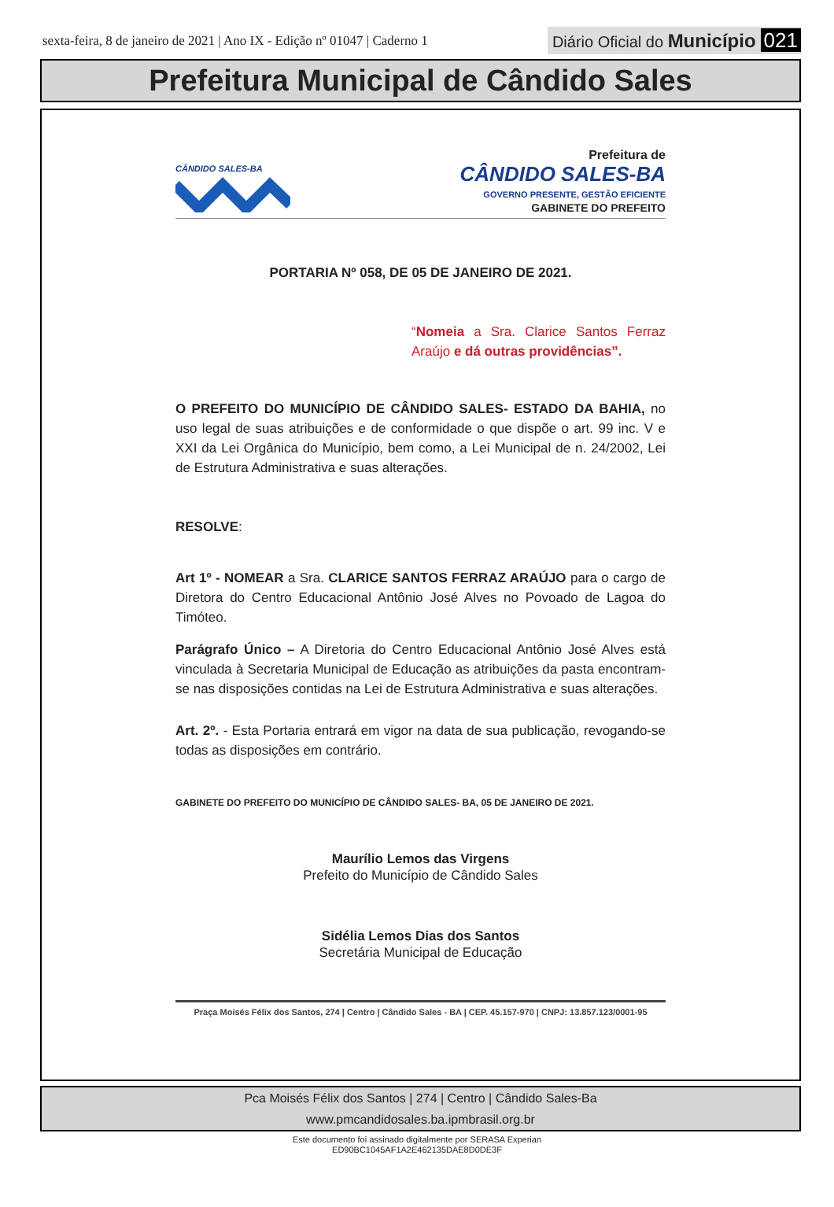sexta-feira, 8 de janeiro de 2021 | Ano IX - Edição nº 01047 | Caderno 1
Diário Oficial do Município 021
Prefeitura Municipal de Cândido Sales
CÂNDIDO SALES-BA
Prefeitura de
CÂNDIDO SALES-BA
GOVERNO PRESENTE, GESTÃO EFICIENTE
GABINETE DO PREFEITO
PORTARIA Nº 058, DE 05 DE JANEIRO DE 2021.
“Nomeia a Sra. Clarice Santos Ferraz Araújo e dá outras providências”.
O PREFEITO DO MUNICÍPIO DE CÂNDIDO SALES- ESTADO DA BAHIA, no uso legal de suas atribuições e de conformidade o que dispõe o art. 99 inc. V e XXI da Lei Orgânica do Município, bem como, a Lei Municipal de n. 24/2002, Lei de Estrutura Administrativa e suas alterações.
RESOLVE:
Art 1º - NOMEAR a Sra. CLARICE SANTOS FERRAZ ARAÚJO para o cargo de Diretora do Centro Educacional Antônio José Alves no Povoado de Lagoa do Timóteo.
Parágrafo Único – A Diretoria do Centro Educacional Antônio José Alves está vinculada à Secretaria Municipal de Educação as atribuições da pasta encontram-se nas disposições contidas na Lei de Estrutura Administrativa e suas alterações.
Art. 2º. - Esta Portaria entrará em vigor na data de sua publicação, revogando-se todas as disposições em contrário.
GABINETE DO PREFEITO DO MUNICÍPIO DE CÂNDIDO SALES- BA, 05 DE JANEIRO DE 2021.
Maurílio Lemos das Virgens
Prefeito do Município de Cândido Sales
Sidélia Lemos Dias dos Santos
Secretária Municipal de Educação
Praça Moisés Félix dos Santos, 274 | Centro | Cândido Sales - BA | CEP. 45.157-970 | CNPJ: 13.857.123/0001-95
Pca Moisés Félix dos Santos | 274 | Centro | Cândido Sales-Ba
www.pmcandidosales.ba.ipmbrasil.org.br
Este documento foi assinado digitalmente por SERASA Experian
ED90BC1045AF1A2E462135DAE8D0DE3F